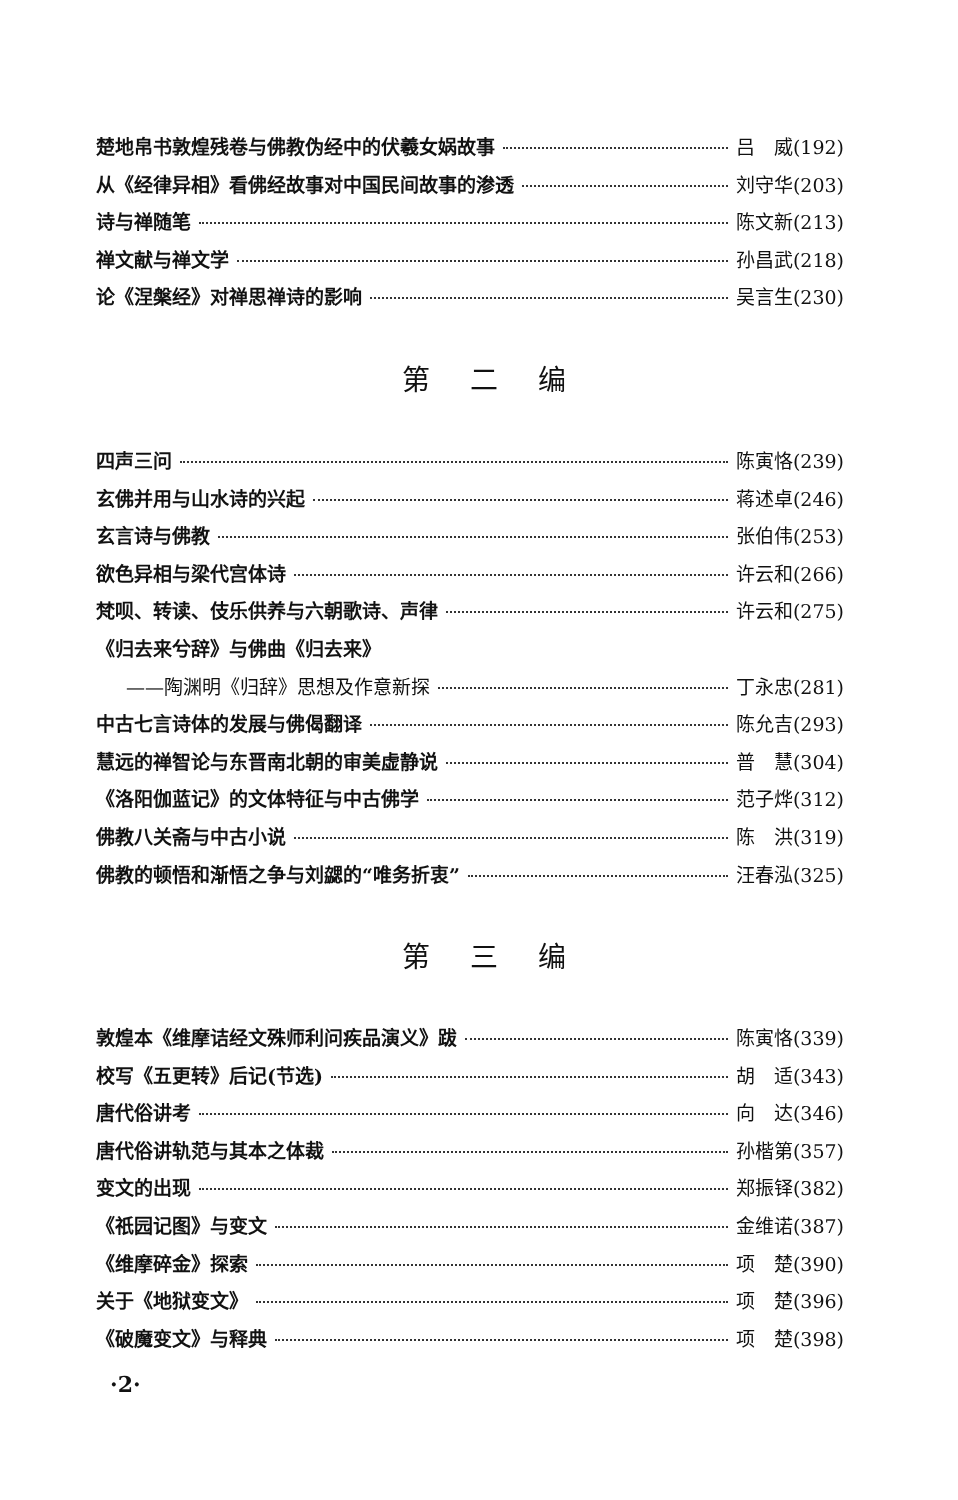楚地帛书敦煌残卷与佛教伪经中的伏羲女娲故事 吕　威(192)
从《经律异相》看佛经故事对中国民间故事的渗透 刘守华(203)
诗与禅随笔 陈文新(213)
禅文献与禅文学 孙昌武(218)
论《涅槃经》对禅思禅诗的影响 吴言生(230)
第二编
四声三问 陈寅恪(239)
玄佛并用与山水诗的兴起 蒋述卓(246)
玄言诗与佛教 张伯伟(253)
欲色异相与梁代宫体诗 许云和(266)
梵呗、转读、伎乐供养与六朝歌诗、声律 许云和(275)
《归去来兮辞》与佛曲《归去来》
——陶渊明《归辞》思想及作意新探 丁永忠(281)
中古七言诗体的发展与佛偈翻译 陈允吉(293)
慧远的禅智论与东晋南北朝的审美虚静说 普　慧(304)
《洛阳伽蓝记》的文体特征与中古佛学 范子烨(312)
佛教八关斋与中古小说 陈　洪(319)
佛教的顿悟和渐悟之争与刘勰的“唯务折衷” 汪春泓(325)
第三编
敦煌本《维摩诘经文殊师利问疾品演义》跋 陈寅恪(339)
校写《五更转》后记(节选) 胡　适(343)
唐代俗讲考 向　达(346)
唐代俗讲轨范与其本之体裁 孙楷第(357)
变文的出现 郑振铎(382)
《祇园记图》与变文 金维诺(387)
《维摩碎金》探索 项　楚(390)
关于《地狱变文》 项　楚(396)
《破魔变文》与释典 项　楚(398)
·2·